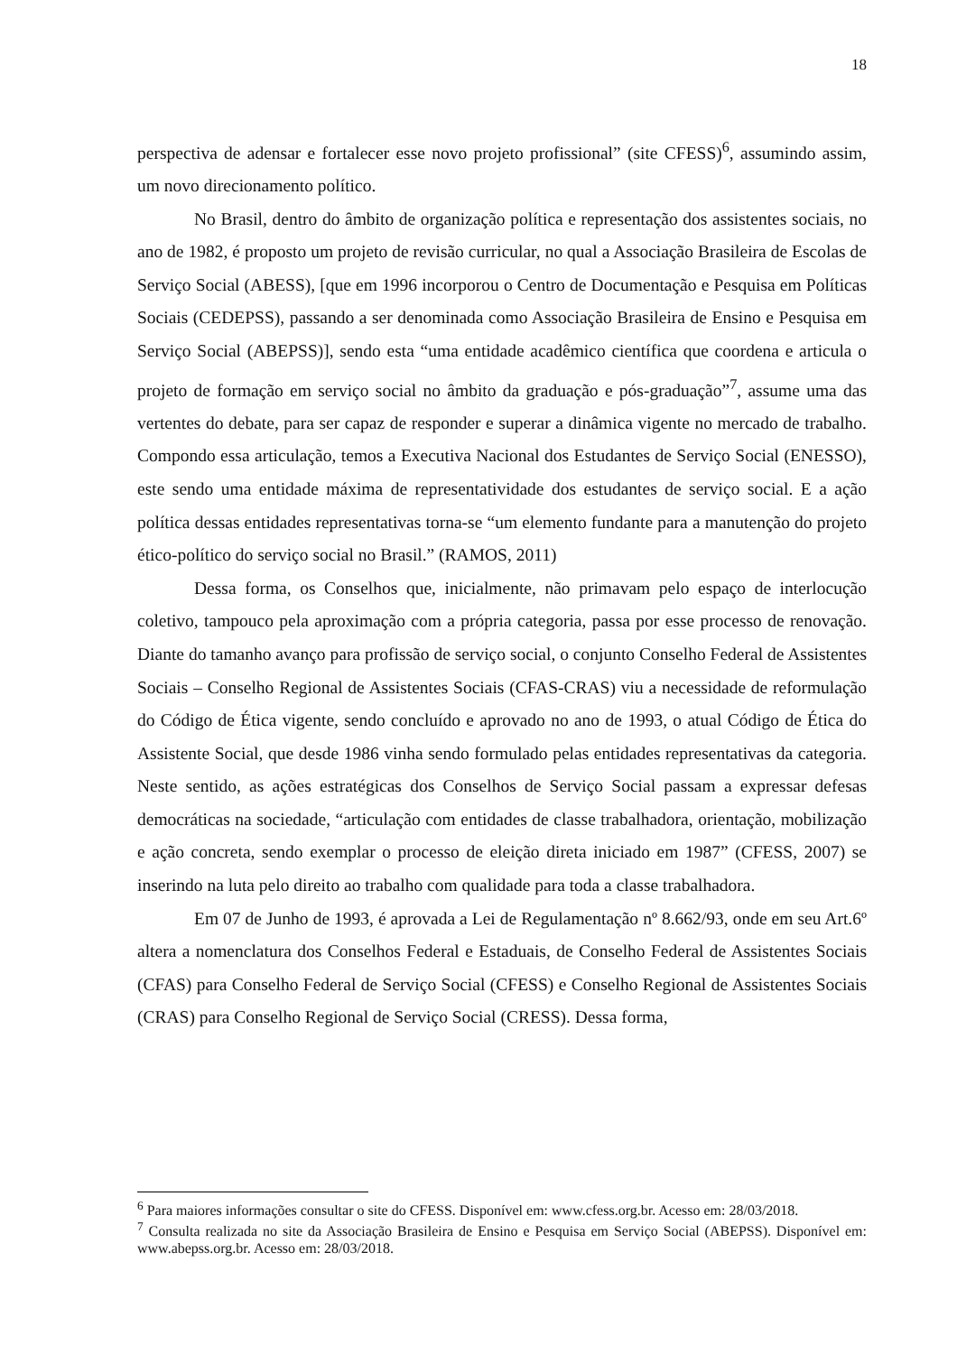18
perspectiva de adensar e fortalecer esse novo projeto profissional” (site CFESS)<sup>6</sup>, assumindo assim, um novo direcionamento político.
No Brasil, dentro do âmbito de organização política e representação dos assistentes sociais, no ano de 1982, é proposto um projeto de revisão curricular, no qual a Associação Brasileira de Escolas de Serviço Social (ABESS), [que em 1996 incorporou o Centro de Documentação e Pesquisa em Políticas Sociais (CEDEPSS), passando a ser denominada como Associação Brasileira de Ensino e Pesquisa em Serviço Social (ABEPSS)], sendo esta “uma entidade acadêmico científica que coordena e articula o projeto de formação em serviço social no âmbito da graduação e pós-graduação”<sup>7</sup>, assume uma das vertentes do debate, para ser capaz de responder e superar a dinâmica vigente no mercado de trabalho. Compondo essa articulação, temos a Executiva Nacional dos Estudantes de Serviço Social (ENESSO), este sendo uma entidade máxima de representatividade dos estudantes de serviço social. E a ação política dessas entidades representativas torna-se “um elemento fundante para a manutenção do projeto ético-político do serviço social no Brasil.” (RAMOS, 2011)
Dessa forma, os Conselhos que, inicialmente, não primavam pelo espaço de interlocução coletivo, tampouco pela aproximação com a própria categoria, passa por esse processo de renovação. Diante do tamanho avanço para profissão de serviço social, o conjunto Conselho Federal de Assistentes Sociais – Conselho Regional de Assistentes Sociais (CFAS-CRAS) viu a necessidade de reformulação do Código de Ética vigente, sendo concluído e aprovado no ano de 1993, o atual Código de Ética do Assistente Social, que desde 1986 vinha sendo formulado pelas entidades representativas da categoria. Neste sentido, as ações estratégicas dos Conselhos de Serviço Social passam a expressar defesas democráticas na sociedade, “articulação com entidades de classe trabalhadora, orientação, mobilização e ação concreta, sendo exemplar o processo de eleição direta iniciado em 1987” (CFESS, 2007) se inserindo na luta pelo direito ao trabalho com qualidade para toda a classe trabalhadora.
Em 07 de Junho de 1993, é aprovada a Lei de Regulamentação nº 8.662/93, onde em seu Art.6º altera a nomenclatura dos Conselhos Federal e Estaduais, de Conselho Federal de Assistentes Sociais (CFAS) para Conselho Federal de Serviço Social (CFESS) e Conselho Regional de Assistentes Sociais (CRAS) para Conselho Regional de Serviço Social (CRESS). Dessa forma,
<sup>6</sup> Para maiores informações consultar o site do CFESS. Disponível em: www.cfess.org.br. Acesso em: 28/03/2018.
<sup>7</sup> Consulta realizada no site da Associação Brasileira de Ensino e Pesquisa em Serviço Social (ABEPSS). Disponível em: www.abepss.org.br. Acesso em: 28/03/2018.